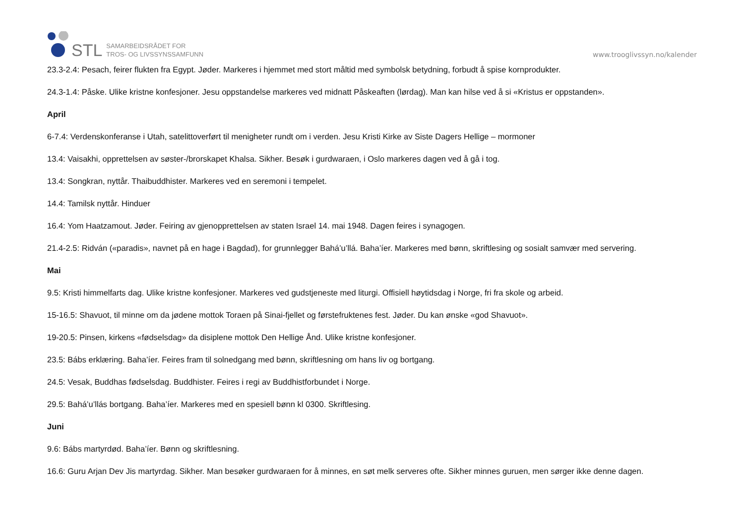STL
SAMARBEIDSRÅDET FOR
TROS- OG LIVSSYNSSAMFUNN
www.trooglivssyn.no/kalender
23.3-2.4: Pesach, feirer flukten fra Egypt. Jøder. Markeres i hjemmet med stort måltid med symbolsk betydning, forbudt å spise kornprodukter.
24.3-1.4: Påske. Ulike kristne konfesjoner. Jesu oppstandelse markeres ved midnatt Påskeaften (lørdag). Man kan hilse ved å si «Kristus er oppstanden».
April
6-7.4: Verdenskonferanse i Utah, satelittoverført til menigheter rundt om i verden. Jesu Kristi Kirke av Siste Dagers Hellige – mormoner
13.4: Vaisakhi, opprettelsen av søster-/brorskapet Khalsa. Sikher. Besøk i gurdwaraen, i Oslo markeres dagen ved å gå i tog.
13.4: Songkran, nyttår. Thaibuddhister. Markeres ved en seremoni i tempelet.
14.4: Tamilsk nyttår. Hinduer
16.4: Yom Haatzamout. Jøder. Feiring av gjenopprettelsen av staten Israel 14. mai 1948. Dagen feires i synagogen.
21.4-2.5: Ridván («paradis», navnet på en hage i Bagdad), for grunnlegger Bahá’u’llá. Baha’íer. Markeres med bønn, skriftlesing og sosialt samvær med servering.
Mai
9.5: Kristi himmelfarts dag. Ulike kristne konfesjoner. Markeres ved gudstjeneste med liturgi. Offisiell høytidsdag i Norge, fri fra skole og arbeid.
15-16.5: Shavuot, til minne om da jødene mottok Toraen på Sinai-fjellet og førstefruktenes fest. Jøder. Du kan ønske «god Shavuot».
19-20.5: Pinsen, kirkens «fødselsdag» da disiplene mottok Den Hellige Ånd. Ulike kristne konfesjoner.
23.5: Bábs erklæring. Baha’íer. Feires fram til solnedgang med bønn, skriftlesning om hans liv og bortgang.
24.5: Vesak, Buddhas fødselsdag. Buddhister. Feires i regi av Buddhistforbundet i Norge.
29.5: Bahá’u’llás bortgang. Baha’íer. Markeres med en spesiell bønn kl 0300. Skriftlesing.
Juni
9.6: Bábs martyrdød. Baha’íer. Bønn og skriftlesning.
16.6: Guru Arjan Dev Jis martyrdag. Sikher. Man besøker gurdwaraen for å minnes, en søt melk serveres ofte. Sikher minnes guruen, men sørger ikke denne dagen.